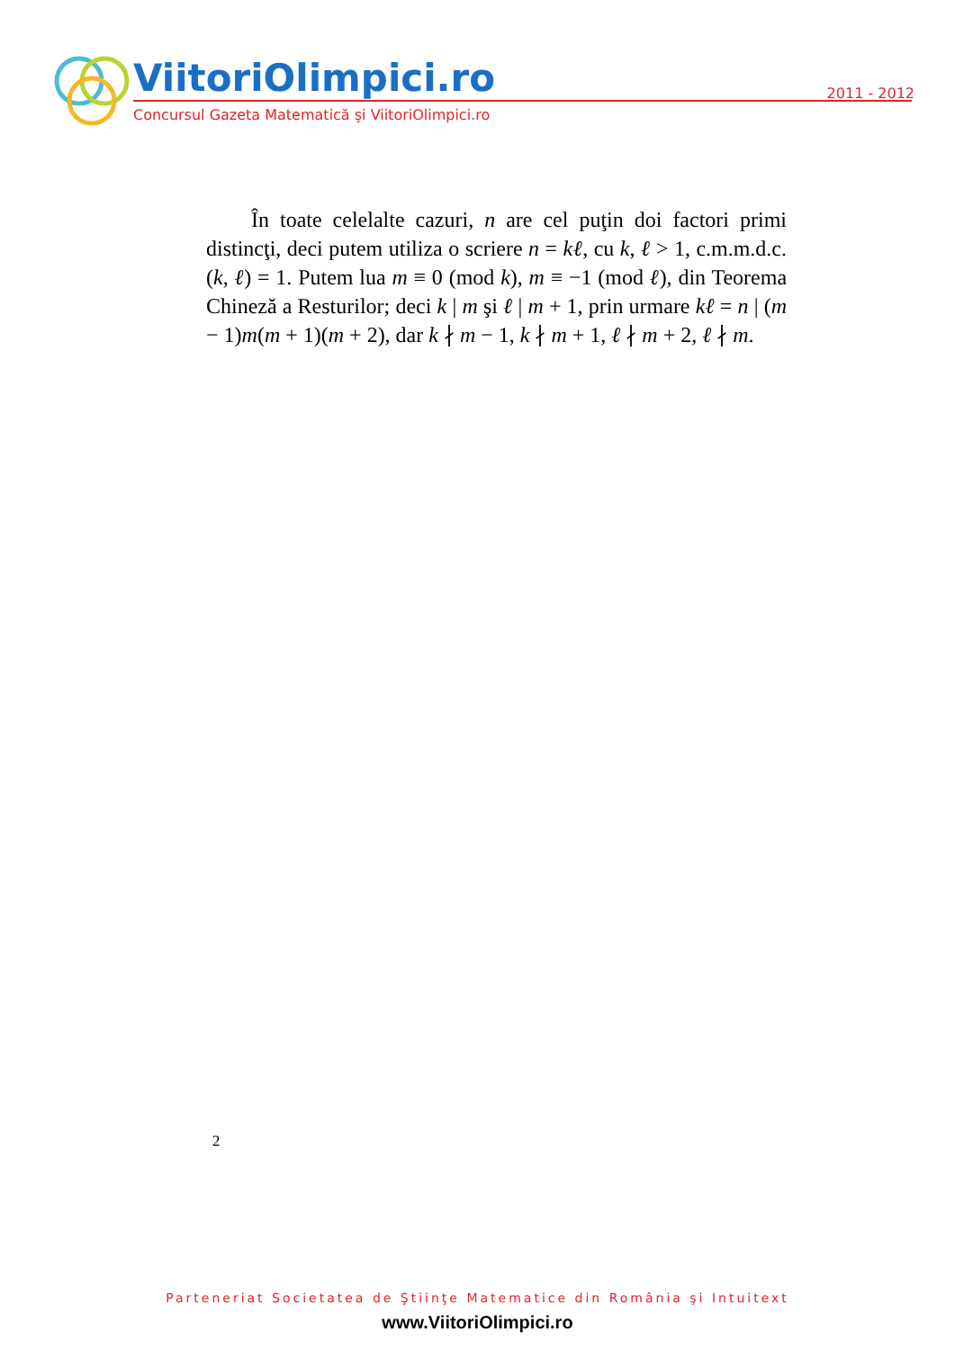ViitoriOlimpici.ro
2011 - 2012
Concursul Gazeta Matematică şi ViitoriOlimpici.ro
În toate celelalte cazuri, n are cel puţin doi factori primi distincţi, deci putem utiliza o scriere n = kℓ, cu k, ℓ > 1, c.m.m.d.c.(k, ℓ) = 1. Putem lua m ≡ 0 (mod k), m ≡ −1 (mod ℓ), din Teorema Chineză a Resturilor; deci k | m şi ℓ | m + 1, prin urmare kℓ = n | (m − 1)m(m + 1)(m + 2), dar k ∤ m − 1, k ∤ m + 1, ℓ ∤ m + 2, ℓ ∤ m.
2
Parteneriat Societatea de Ştiinţe Matematice din România şi Intuitext
www.ViitoriOlimpici.ro